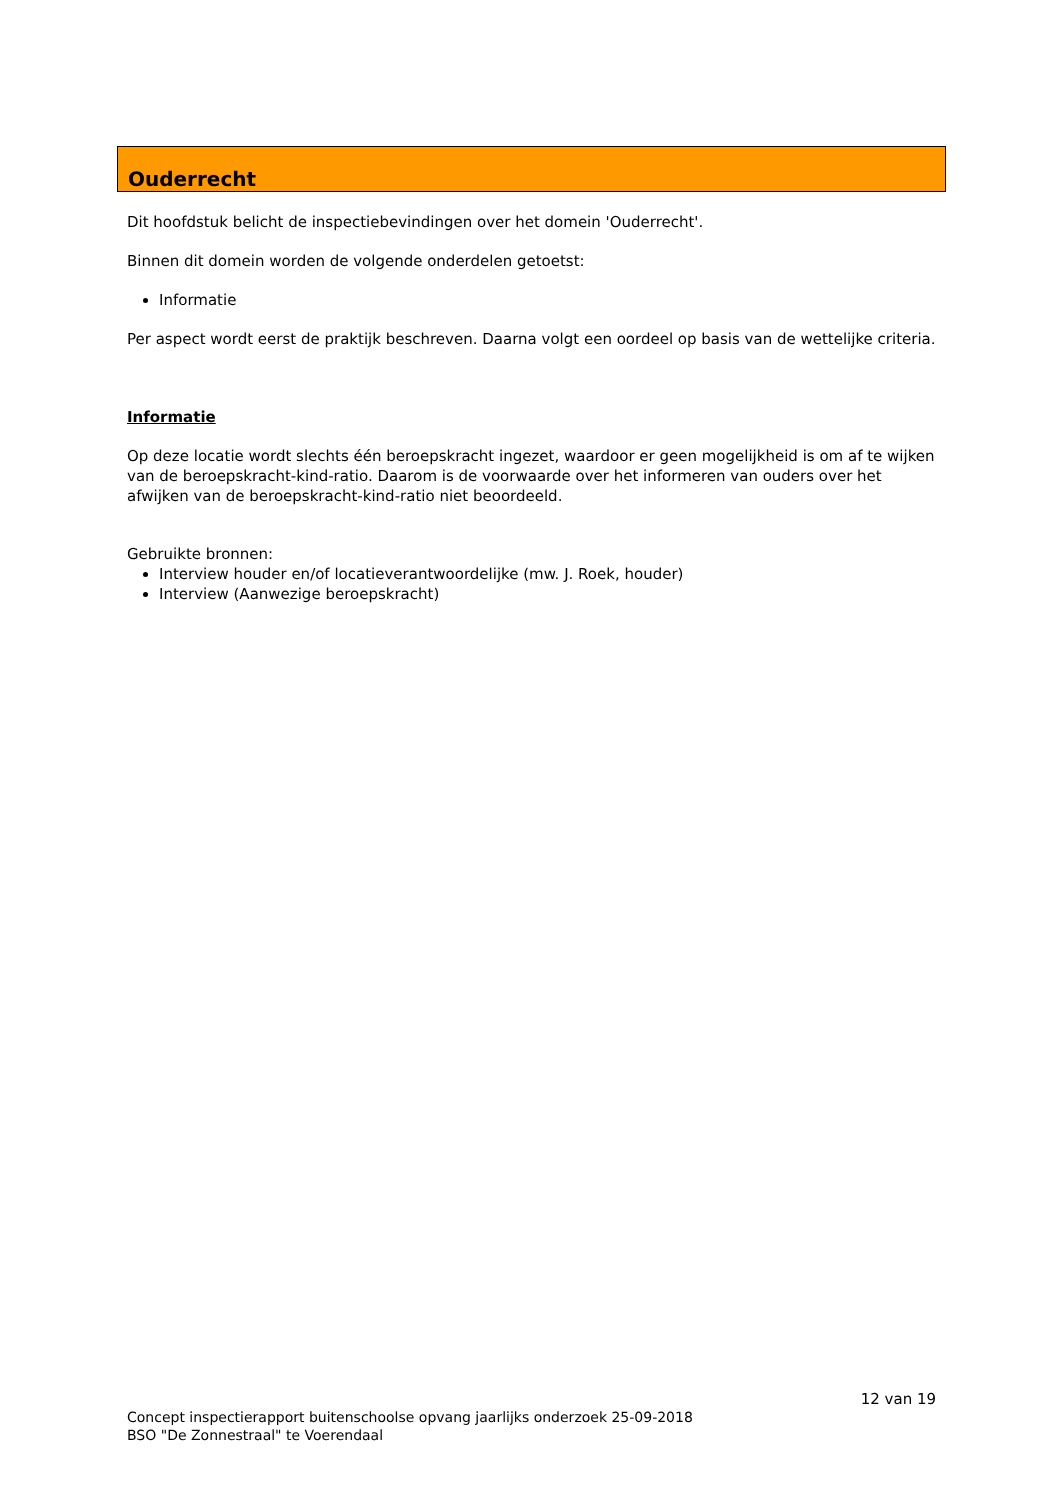Ouderrecht
Dit hoofdstuk belicht de inspectiebevindingen over het domein 'Ouderrecht'.
Binnen dit domein worden de volgende onderdelen getoetst:
Informatie
Per aspect wordt eerst de praktijk beschreven. Daarna volgt een oordeel op basis van de wettelijke criteria.
Informatie
Op deze locatie wordt slechts één beroepskracht ingezet, waardoor er geen mogelijkheid is om af te wijken van de beroepskracht-kind-ratio. Daarom is de voorwaarde over het informeren van ouders over het afwijken van de beroepskracht-kind-ratio niet beoordeeld.
Gebruikte bronnen:
Interview houder en/of locatieverantwoordelijke (mw. J. Roek, houder)
Interview (Aanwezige beroepskracht)
12 van 19
Concept inspectierapport buitenschoolse opvang jaarlijks onderzoek 25-09-2018
BSO "De Zonnestraal" te Voerendaal